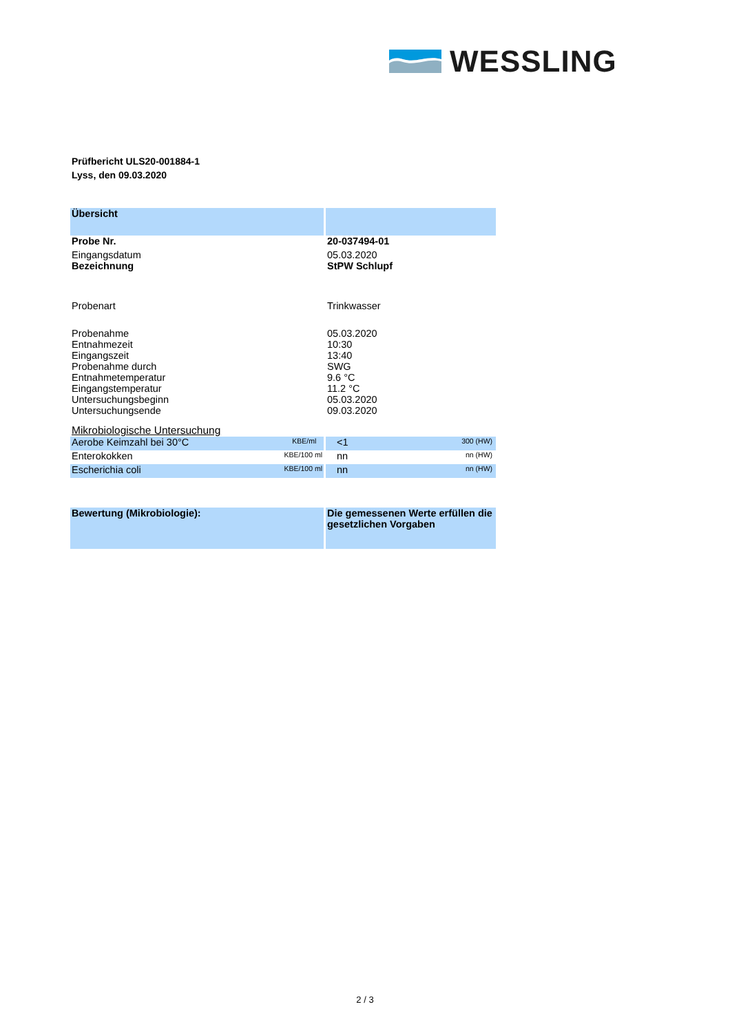WESSLING
Prüfbericht ULS20-001884-1
Lyss, den 09.03.2020
| Übersicht | |
| Probe Nr. | 20-037494-01 |
| Eingangsdatum | 05.03.2020 |
| Bezeichnung | StPW Schlupf |
| Probenart | Trinkwasser |
| Probenahme | 05.03.2020 |
| Entnahmezeit | 10:30 |
| Eingangszeit | 13:40 |
| Probenahme durch | SWG |
| Entnahmetemperatur | 9.6 °C |
| Eingangstemperatur | 11.2 °C |
| Untersuchungsbeginn | 05.03.2020 |
| Untersuchungsende | 09.03.2020 |
| Mikrobiologische Untersuchung | |
| KBE/ml Aerobe Keimzahl bei 30°C | 300 (HW) <1 |
| KBE/100 ml Enterokokken | nn (HW) nn |
| KBE/100 ml Escherichia coli | nn (HW) nn |
| Bewertung (Mikrobiologie): | Die gemessenen Werte erfüllen die gesetzlichen Vorgaben |
2 / 3